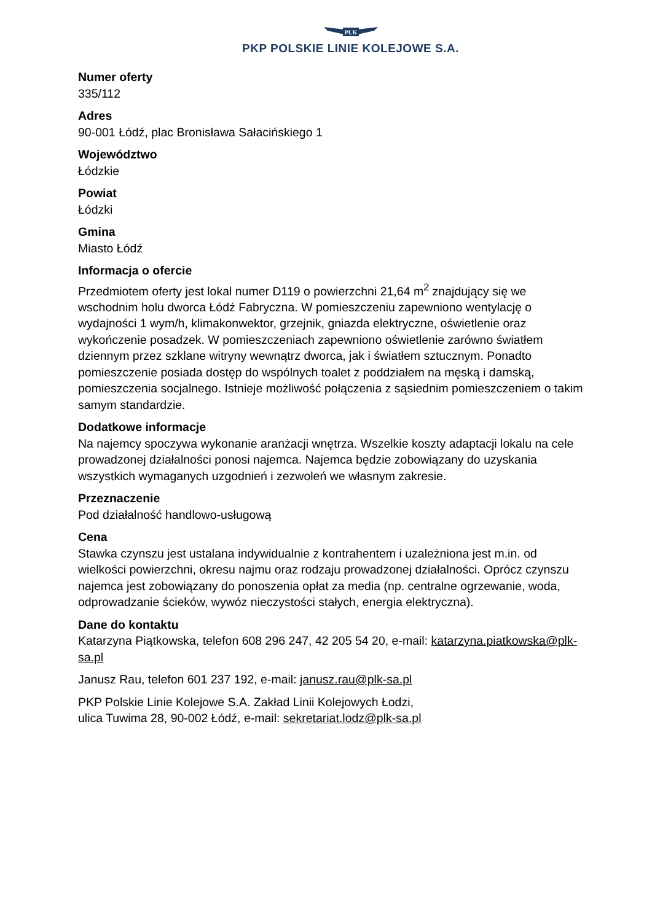PLK
PKP POLSKIE LINIE KOLEJOWE S.A.
Numer oferty
335/112
Adres
90-001 Łódź, plac Bronisława Sałacińskiego 1
Województwo
Łódzkie
Powiat
Łódzki
Gmina
Miasto Łódź
Informacja o ofercie
Przedmiotem oferty jest lokal numer D119 o powierzchni 21,64 m<sup>2</sup> znajdujący się we wschodnim holu dworca Łódź Fabryczna. W pomieszczeniu zapewniono wentylację o wydajności 1 wym/h, klimakonwektor, grzejnik, gniazda elektryczne, oświetlenie oraz wykończenie posadzek. W pomieszczeniach zapewniono oświetlenie zarówno światłem dziennym przez szklane witryny wewnątrz dworca, jak i światłem sztucznym. Ponadto pomieszczenie posiada dostęp do wspólnych toalet z poddziałem na męską i damską, pomieszczenia socjalnego. Istnieje możliwość połączenia z sąsiednim pomieszczeniem o takim samym standardzie.
Dodatkowe informacje
Na najemcy spoczywa wykonanie aranżacji wnętrza. Wszelkie koszty adaptacji lokalu na cele prowadzonej działalności ponosi najemca. Najemca będzie zobowiązany do uzyskania wszystkich wymaganych uzgodnień i zezwoleń we własnym zakresie.
Przeznaczenie
Pod działalność handlowo-usługową
Cena
Stawka czynszu jest ustalana indywidualnie z kontrahentem i uzależniona jest m.in. od wielkości powierzchni, okresu najmu oraz rodzaju prowadzonej działalności. Oprócz czynszu najemca jest zobowiązany do ponoszenia opłat za media (np. centralne ogrzewanie, woda, odprowadzanie ścieków, wywóz nieczystości stałych, energia elektryczna).
Dane do kontaktu
Katarzyna Piątkowska, telefon 608 296 247, 42 205 54 20, e-mail: katarzyna.piatkowska@plk-sa.pl
Janusz Rau, telefon 601 237 192, e-mail: janusz.rau@plk-sa.pl
PKP Polskie Linie Kolejowe S.A. Zakład Linii Kolejowych Łodzi,
ulica Tuwima 28, 90-002 Łódź, e-mail: sekretariat.lodz@plk-sa.pl